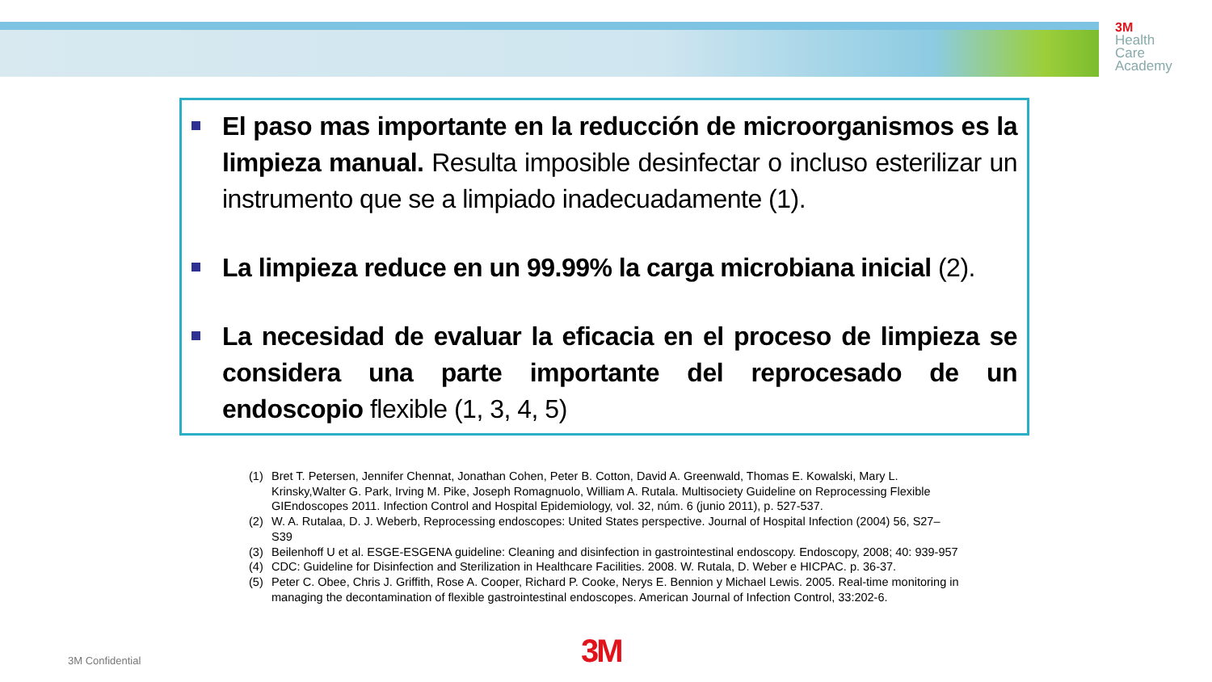3M
Health
Care
Academy
El paso mas importante en la reducción de microorganismos es la limpieza manual. Resulta imposible desinfectar o incluso esterilizar un instrumento que se a limpiado inadecuadamente (1).
La limpieza reduce en un 99.99% la carga microbiana inicial (2).
La necesidad de evaluar la eficacia en el proceso de limpieza se considera una parte importante del reprocesado de un endoscopio flexible (1, 3, 4, 5)
(1) Bret T. Petersen, Jennifer Chennat, Jonathan Cohen, Peter B. Cotton, David A. Greenwald, Thomas E. Kowalski, Mary L. Krinsky,Walter G. Park, Irving M. Pike, Joseph Romagnuolo, William A. Rutala. Multisociety Guideline on Reprocessing Flexible GIEndoscopes 2011. Infection Control and Hospital Epidemiology, vol. 32, núm. 6 (junio 2011), p. 527-537.
(2) W. A. Rutalaa, D. J. Weberb, Reprocessing endoscopes: United States perspective. Journal of Hospital Infection (2004) 56, S27–S39
(3) Beilenhoff U et al. ESGE-ESGENA guideline: Cleaning and disinfection in gastrointestinal endoscopy. Endoscopy, 2008; 40: 939-957
(4) CDC: Guideline for Disinfection and Sterilization in Healthcare Facilities. 2008. W. Rutala, D. Weber e HICPAC. p. 36-37.
(5) Peter C. Obee, Chris J. Griffith, Rose A. Cooper, Richard P. Cooke, Nerys E. Bennion y Michael Lewis. 2005. Real-time monitoring in managing the decontamination of flexible gastrointestinal endoscopes. American Journal of Infection Control, 33:202-6.
3M Confidential 3M